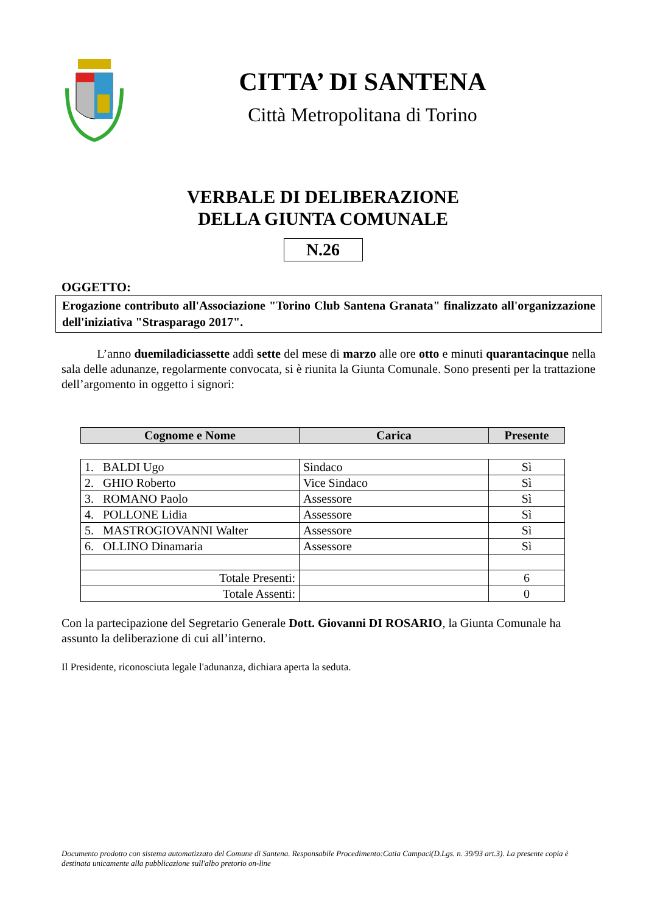CITTA’ DI SANTENA
Città Metropolitana di Torino
VERBALE DI DELIBERAZIONE
DELLA GIUNTA COMUNALE
N.26
OGGETTO:
Erogazione contributo all'Associazione "Torino Club Santena Granata" finalizzato all'organizzazione dell'iniziativa "Strasparago 2017".
L’anno duemiladiciassette addì sette del mese di marzo alle ore otto e minuti quarantacinque nella sala delle adunanze, regolarmente convocata, si è riunita la Giunta Comunale. Sono presenti per la trattazione dell’argomento in oggetto i signori:
| Cognome e Nome | Carica | Presente |
| --- | --- | --- |
| 1. BALDI Ugo | Sindaco | Sì |
| 2. GHIO Roberto | Vice Sindaco | Sì |
| 3. ROMANO Paolo | Assessore | Sì |
| 4. POLLONE Lidia | Assessore | Sì |
| 5. MASTROGIOVANNI Walter | Assessore | Sì |
| 6. OLLINO Dinamaria | Assessore | Sì |
| Totale Presenti: | | 6 |
| Totale Assenti: | | 0 |
Con la partecipazione del Segretario Generale Dott. Giovanni DI ROSARIO, la Giunta Comunale ha assunto la deliberazione di cui all’interno.
Il Presidente, riconosciuta legale l'adunanza, dichiara aperta la seduta.
Documento prodotto con sistema automatizzato del Comune di Santena. Responsabile Procedimento:Catia Campaci(D.Lgs. n. 39/93 art.3). La presente copia è destinata unicamente alla pubblicazione sull'albo pretorio on-line